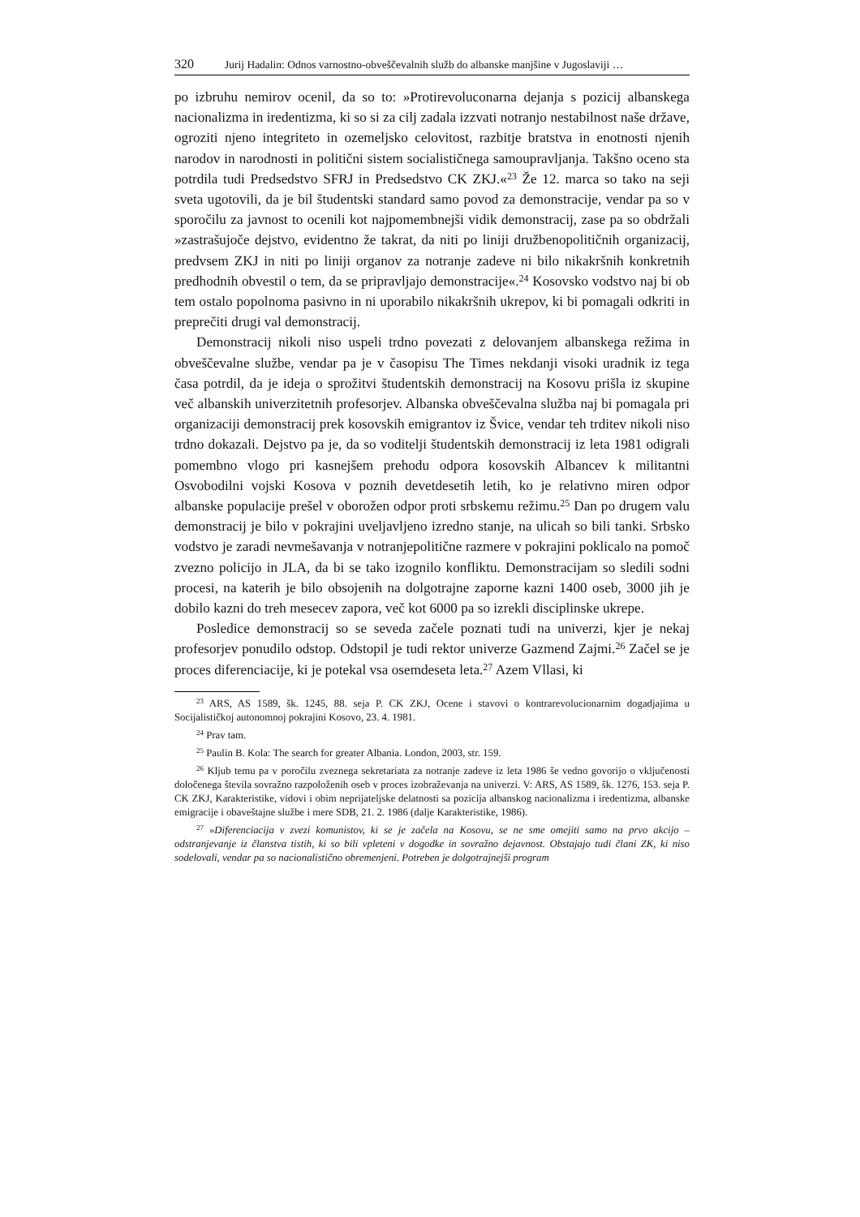320 Jurij Hadalin: Odnos varnostno-obveščevalnih služb do albanske manjšine v Jugoslaviji …
po izbruhu nemirov ocenil, da so to: »Protirevoluconarna dejanja s pozicij albanskega nacionalizma in iredentizma, ki so si za cilj zadala izzvati notranjo nestabilnost naše države, ogroziti njeno integriteto in ozemeljsko celovitost, razbitje bratstva in enotnosti njenih narodov in narodnosti in politični sistem socialističnega samoupravljanja. Takšno oceno sta potrdila tudi Predsedstvo SFRJ in Predsedstvo CK ZKJ.«<sup>23</sup> Že 12. marca so tako na seji sveta ugotovili, da je bil študentski standard samo povod za demonstracije, vendar pa so v sporočilu za javnost to ocenili kot najpomembnejši vidik demonstracij, zase pa so obdržali »zastrašujoče dejstvo, evidentno že takrat, da niti po liniji družbenopolitičnih organizacij, predvsem ZKJ in niti po liniji organov za notranje zadeve ni bilo nikakršnih konkretnih predhodnih obvestil o tem, da se pripravljajo demonstracije«.<sup>24</sup> Kosovsko vodstvo naj bi ob tem ostalo popolnoma pasivno in ni uporabilo nikakršnih ukrepov, ki bi pomagali odkriti in preprečiti drugi val demonstracij.
Demonstracij nikoli niso uspeli trdno povezati z delovanjem albanskega režima in obveščevalne službe, vendar pa je v časopisu The Times nekdanji visoki uradnik iz tega časa potrdil, da je ideja o sprožitvi študentskih demonstracij na Kosovu prišla iz skupine več albanskih univerzitetnih profesorjev. Albanska obveščevalna služba naj bi pomagala pri organizaciji demonstracij prek kosovskih emigrantov iz Švice, vendar teh trditev nikoli niso trdno dokazali. Dejstvo pa je, da so voditelji študentskih demonstracij iz leta 1981 odigrali pomembno vlogo pri kasnejšem prehodu odpora kosovskih Albancev k militantni Osvobodilni vojski Kosova v poznih devetdesetih letih, ko je relativno miren odpor albanske populacije prešel v oborožen odpor proti srbskemu režimu.<sup>25</sup> Dan po drugem valu demonstracij je bilo v pokrajini uveljavljeno izredno stanje, na ulicah so bili tanki. Srbsko vodstvo je zaradi nevmešavanja v notranjepolitične razmere v pokrajini poklicalo na pomoč zvezno policijo in JLA, da bi se tako izognilo konfliktu. Demonstracijam so sledili sodni procesi, na katerih je bilo obsojenih na dolgotrajne zaporne kazni 1400 oseb, 3000 jih je dobilo kazni do treh mesecev zapora, več kot 6000 pa so izrekli disciplinske ukrepe.
Posledice demonstracij so se seveda začele poznati tudi na univerzi, kjer je nekaj profesorjev ponudilo odstop. Odstopil je tudi rektor univerze Gazmend Zajmi.<sup>26</sup> Začel se je proces diferenciacije, ki je potekal vsa osemdeseta leta.<sup>27</sup> Azem Vllasi, ki
<sup>23</sup> ARS, AS 1589, šk. 1245, 88. seja P. CK ZKJ, Ocene i stavovi o kontrarevolucionarnim dogadjajima u Socijalističkoj autonomnoj pokrajini Kosovo, 23. 4. 1981.
<sup>24</sup> Prav tam.
<sup>25</sup> Paulin B. Kola: The search for greater Albania. London, 2003, str. 159.
<sup>26</sup> Kljub temu pa v poročilu zveznega sekretariata za notranje zadeve iz leta 1986 še vedno govorijo o vključenosti določenega števila sovražno razpoloženih oseb v proces izobraževanja na univerzi. V: ARS, AS 1589, šk. 1276, 153. seja P. CK ZKJ, Karakteristike, vidovi i obim neprijateljske delatnosti sa pozicija albanskog nacionalizma i iredentizma, albanske emigracije i obaveštajne službe i mere SDB, 21. 2. 1986 (dalje Karakteristike, 1986).
<sup>27</sup> »Diferenciacija v zvezi komunistov, ki se je začela na Kosovu, se ne sme omejiti samo na prvo akcijo – odstranjevanje iz članstva tistih, ki so bili vpleteni v dogodke in sovražno dejavnost. Obstajajo tudi člani ZK, ki niso sodelovali, vendar pa so nacionalistično obremenjeni. Potreben je dolgotrajnejši program